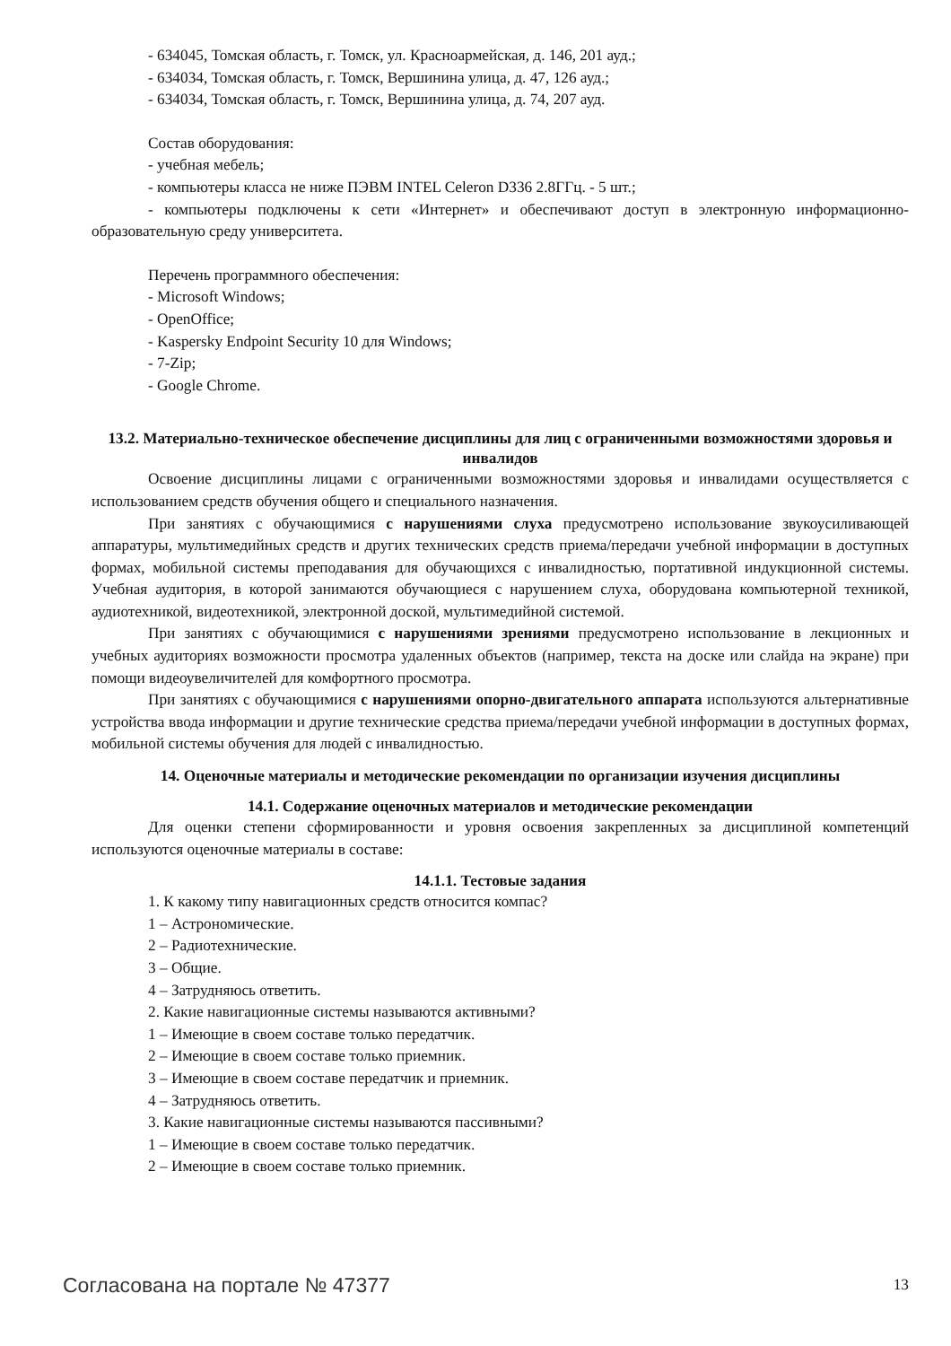- 634045, Томская область, г. Томск, ул. Красноармейская, д. 146, 201 ауд.;
- 634034, Томская область, г. Томск, Вершинина улица, д. 47, 126 ауд.;
- 634034, Томская область, г. Томск, Вершинина улица, д. 74, 207 ауд.
Состав оборудования:
- учебная мебель;
- компьютеры класса не ниже ПЭВМ INTEL Celeron D336 2.8ГГц. - 5 шт.;
- компьютеры подключены к сети «Интернет» и обеспечивают доступ в электронную информационно-образовательную среду университета.
Перечень программного обеспечения:
- Microsoft Windows;
- OpenOffice;
- Kaspersky Endpoint Security 10 для Windows;
- 7-Zip;
- Google Chrome.
13.2. Материально-техническое обеспечение дисциплины для лиц с ограниченными возможностями здоровья и инвалидов
Освоение дисциплины лицами с ограниченными возможностями здоровья и инвалидами осуществляется с использованием средств обучения общего и специального назначения.
При занятиях с обучающимися с нарушениями слуха предусмотрено использование звукоусиливающей аппаратуры, мультимедийных средств и других технических средств приема/передачи учебной информации в доступных формах, мобильной системы преподавания для обучающихся с инвалидностью, портативной индукционной системы. Учебная аудитория, в которой занимаются обучающиеся с нарушением слуха, оборудована компьютерной техникой, аудиотехникой, видеотехникой, электронной доской, мультимедийной системой.
При занятиях с обучающимися с нарушениями зрениями предусмотрено использование в лекционных и учебных аудиториях возможности просмотра удаленных объектов (например, текста на доске или слайда на экране) при помощи видеоувеличителей для комфортного просмотра.
При занятиях с обучающимися с нарушениями опорно-двигательного аппарата используются альтернативные устройства ввода информации и другие технические средства приема/передачи учебной информации в доступных формах, мобильной системы обучения для людей с инвалидностью.
14. Оценочные материалы и методические рекомендации по организации изучения дисциплины
14.1. Содержание оценочных материалов и методические рекомендации
Для оценки степени сформированности и уровня освоения закрепленных за дисциплиной компетенций используются оценочные материалы в составе:
14.1.1. Тестовые задания
1. К какому типу навигационных средств относится компас?
1 – Астрономические.
2 – Радиотехнические.
3 – Общие.
4 – Затрудняюсь ответить.
2. Какие навигационные системы называются активными?
1 – Имеющие в своем составе только передатчик.
2 – Имеющие в своем составе только приемник.
3 – Имеющие в своем составе передатчик и приемник.
4 – Затрудняюсь ответить.
3. Какие навигационные системы называются пассивными?
1 – Имеющие в своем составе только передатчик.
2 – Имеющие в своем составе только приемник.
Согласована на портале № 47377 13